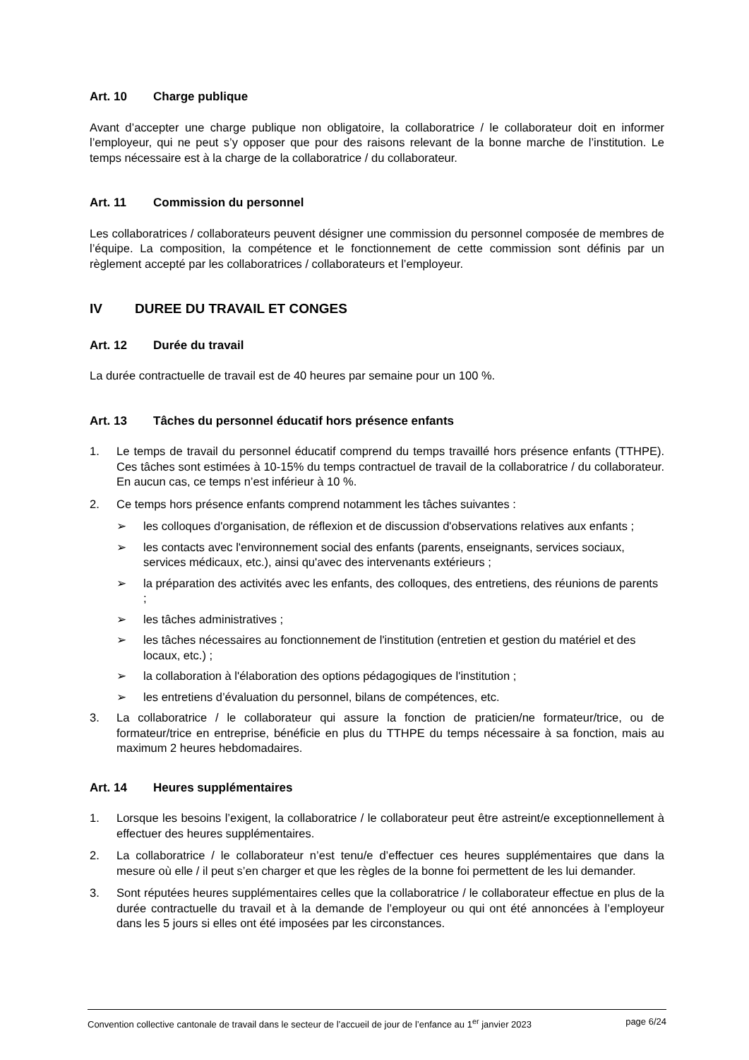Art. 10 Charge publique
Avant d’accepter une charge publique non obligatoire, la collaboratrice / le collaborateur doit en informer l’employeur, qui ne peut s’y opposer que pour des raisons relevant de la bonne marche de l’institution. Le temps nécessaire est à la charge de la collaboratrice / du collaborateur.
Art. 11 Commission du personnel
Les collaboratrices / collaborateurs peuvent désigner une commission du personnel composée de membres de l’équipe. La composition, la compétence et le fonctionnement de cette commission sont définis par un règlement accepté par les collaboratrices / collaborateurs et l’employeur.
IV DUREE DU TRAVAIL ET CONGES
Art. 12 Durée du travail
La durée contractuelle de travail est de 40 heures par semaine pour un 100 %.
Art. 13 Tâches du personnel éducatif hors présence enfants
1. Le temps de travail du personnel éducatif comprend du temps travaillé hors présence enfants (TTHPE). Ces tâches sont estimées à 10-15% du temps contractuel de travail de la collaboratrice / du collaborateur. En aucun cas, ce temps n’est inférieur à 10 %.
2. Ce temps hors présence enfants comprend notamment les tâches suivantes :
➢ les colloques d'organisation, de réflexion et de discussion d'observations relatives aux enfants ;
➢ les contacts avec l'environnement social des enfants (parents, enseignants, services sociaux, services médicaux, etc.), ainsi qu'avec des intervenants extérieurs ;
➢ la préparation des activités avec les enfants, des colloques, des entretiens, des réunions de parents ;
➢ les tâches administratives ;
➢ les tâches nécessaires au fonctionnement de l'institution (entretien et gestion du matériel et des locaux, etc.) ;
➢ la collaboration à l'élaboration des options pédagogiques de l'institution ;
➢ les entretiens d’évaluation du personnel, bilans de compétences, etc.
3. La collaboratrice / le collaborateur qui assure la fonction de praticien/ne formateur/trice, ou de formateur/trice en entreprise, bénéficie en plus du TTHPE du temps nécessaire à sa fonction, mais au maximum 2 heures hebdomadaires.
Art. 14 Heures supplémentaires
1. Lorsque les besoins l’exigent, la collaboratrice / le collaborateur peut être astreint/e exceptionnellement à effectuer des heures supplémentaires.
2. La collaboratrice / le collaborateur n’est tenu/e d’effectuer ces heures supplémentaires que dans la mesure où elle / il peut s’en charger et que les règles de la bonne foi permettent de les lui demander.
3. Sont réputées heures supplémentaires celles que la collaboratrice / le collaborateur effectue en plus de la durée contractuelle du travail et à la demande de l’employeur ou qui ont été annoncées à l’employeur dans les 5 jours si elles ont été imposées par les circonstances.
Convention collective cantonale de travail dans le secteur de l’accueil de jour de l’enfance au 1<sup>er</sup> janvier 2023 page 6/24